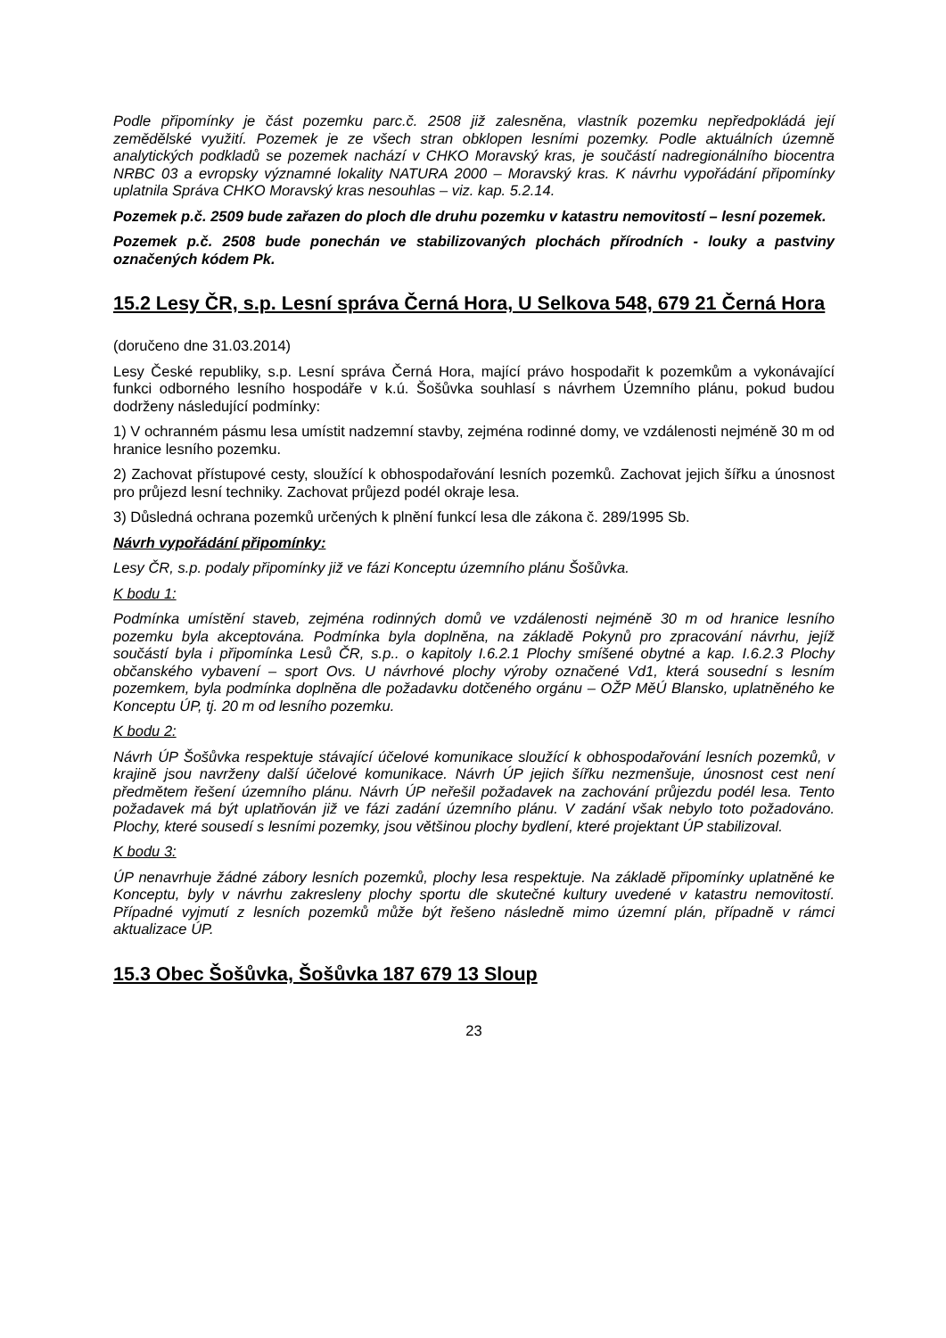Podle připomínky je část pozemku parc.č. 2508 již zalesněna, vlastník pozemku nepředpokládá její zemědělské využití. Pozemek je ze všech stran obklopen lesními pozemky. Podle aktuálních územně analytických podkladů se pozemek nachází v CHKO Moravský kras, je součástí nadregionálního biocentra NRBC 03 a evropsky významné lokality NATURA 2000 – Moravský kras. K návrhu vypořádání připomínky uplatnila Správa CHKO Moravský kras nesouhlas – viz. kap. 5.2.14.
Pozemek p.č. 2509 bude zařazen do ploch dle druhu pozemku v katastru nemovitostí – lesní pozemek.
Pozemek p.č. 2508 bude ponechán ve stabilizovaných plochách přírodních - louky a pastviny označených kódem Pk.
15.2 Lesy ČR, s.p. Lesní správa Černá Hora, U Selkova 548, 679 21 Černá Hora
(doručeno dne 31.03.2014)
Lesy České republiky, s.p. Lesní správa Černá Hora, mající právo hospodařit k pozemkům a vykonávající funkci odborného lesního hospodáře v k.ú. Šošůvka souhlasí s návrhem Územního plánu, pokud budou dodrženy následující podmínky:
1) V ochranném pásmu lesa umístit nadzemní stavby, zejména rodinné domy, ve vzdálenosti nejméně 30 m od hranice lesního pozemku.
2) Zachovat přístupové cesty, sloužící k obhospodařování lesních pozemků. Zachovat jejich šířku a únosnost pro průjezd lesní techniky. Zachovat průjezd podél okraje lesa.
3) Důsledná ochrana pozemků určených k plnění funkcí lesa dle zákona č. 289/1995 Sb.
Návrh vypořádání připomínky:
Lesy ČR, s.p. podaly připomínky již ve fázi Konceptu územního plánu Šošůvka.
K bodu 1:
Podmínka umístění staveb, zejména rodinných domů ve vzdálenosti nejméně 30 m od hranice lesního pozemku byla akceptována. Podmínka byla doplněna, na základě Pokynů pro zpracování návrhu, jejíž součástí byla i připomínka Lesů ČR, s.p.. o kapitoly I.6.2.1 Plochy smíšené obytné a kap. I.6.2.3 Plochy občanského vybavení – sport Ovs. U návrhové plochy výroby označené Vd1, která sousední s lesním pozemkem, byla podmínka doplněna dle požadavku dotčeného orgánu – OŽP MěÚ Blansko, uplatněného ke Konceptu ÚP, tj. 20 m od lesního pozemku.
K bodu 2:
Návrh ÚP Šošůvka respektuje stávající účelové komunikace sloužící k obhospodařování lesních pozemků, v krajině jsou navrženy další účelové komunikace. Návrh ÚP jejich šířku nezmenšuje, únosnost cest není předmětem řešení územního plánu. Návrh ÚP neřešil požadavek na zachování průjezdu podél lesa. Tento požadavek má být uplatňován již ve fázi zadání územního plánu. V zadání však nebylo toto požadováno. Plochy, které sousedí s lesními pozemky, jsou většinou plochy bydlení, které projektant ÚP stabilizoval.
K bodu 3:
ÚP nenavrhuje žádné zábory lesních pozemků, plochy lesa respektuje. Na základě připomínky uplatněné ke Konceptu, byly v návrhu zakresleny plochy sportu dle skutečné kultury uvedené v katastru nemovitostí. Případné vyjmutí z lesních pozemků může být řešeno následně mimo územní plán, případně v rámci aktualizace ÚP.
15.3 Obec Šošůvka, Šošůvka 187 679 13 Sloup
23